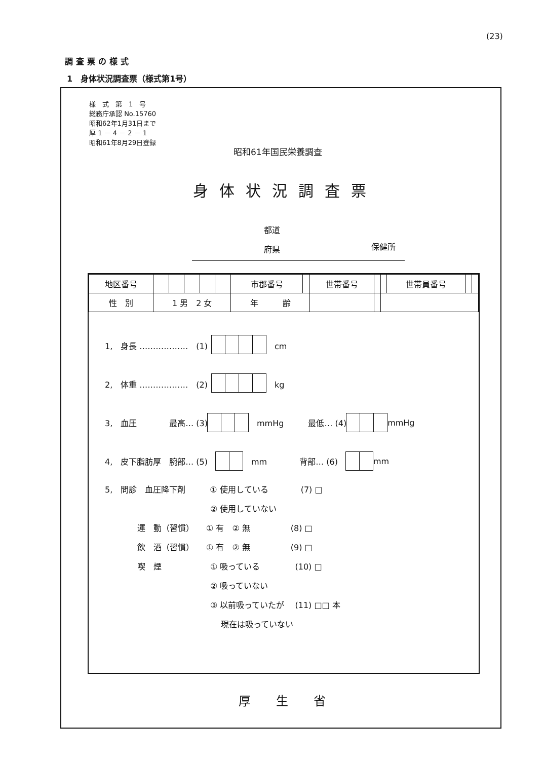(23)
調査票の様式
1　身体状況調査票（様式第1号）
様　式　第　1　号
総務庁承認 No.15760
昭和62年1月31日まで
厚 1 － 4 － 2 － 1
昭和61年8月29日登録
昭和61年国民栄養調査
身体状況調査票
都道
府県
保健所
| 地区番号 | | | | | | 市郡番号 | | 世帯番号 | | | 世帯員番号 | | |
| 性 別 | 1 男 2 女 | | | | | 年 齢 | | | | | | | |
1,　身長 ………………　(1) 　cm
2,　体重 ………………　(2) 　kg
3,　血圧　　　　最高… (3) 　mmHg　　　最低… (4) mmHg
4,　皮下脂肪厚　腕部… (5)　　mm　　　　背部… (6)　 mm
5,　問診　血圧降下剤　　　① 使用している　　　　(7) □
　　　　　　　　　　　　　② 使用していない
　　　　運　動（習慣）　　① 有　② 無　　　　　(8) □
　　　　飲　酒（習慣）　　① 有　② 無　　　　　(9) □
　　　　喫　煙　　　　　　① 吸っている　　　　 (10) □
　　　　　　　　　　　　　② 吸っていない
　　　　　　　　　　　　　③ 以前吸っていたが　 (11) □□ 本
　　　　　　　　　　　　　　 現在は吸っていない
厚生省